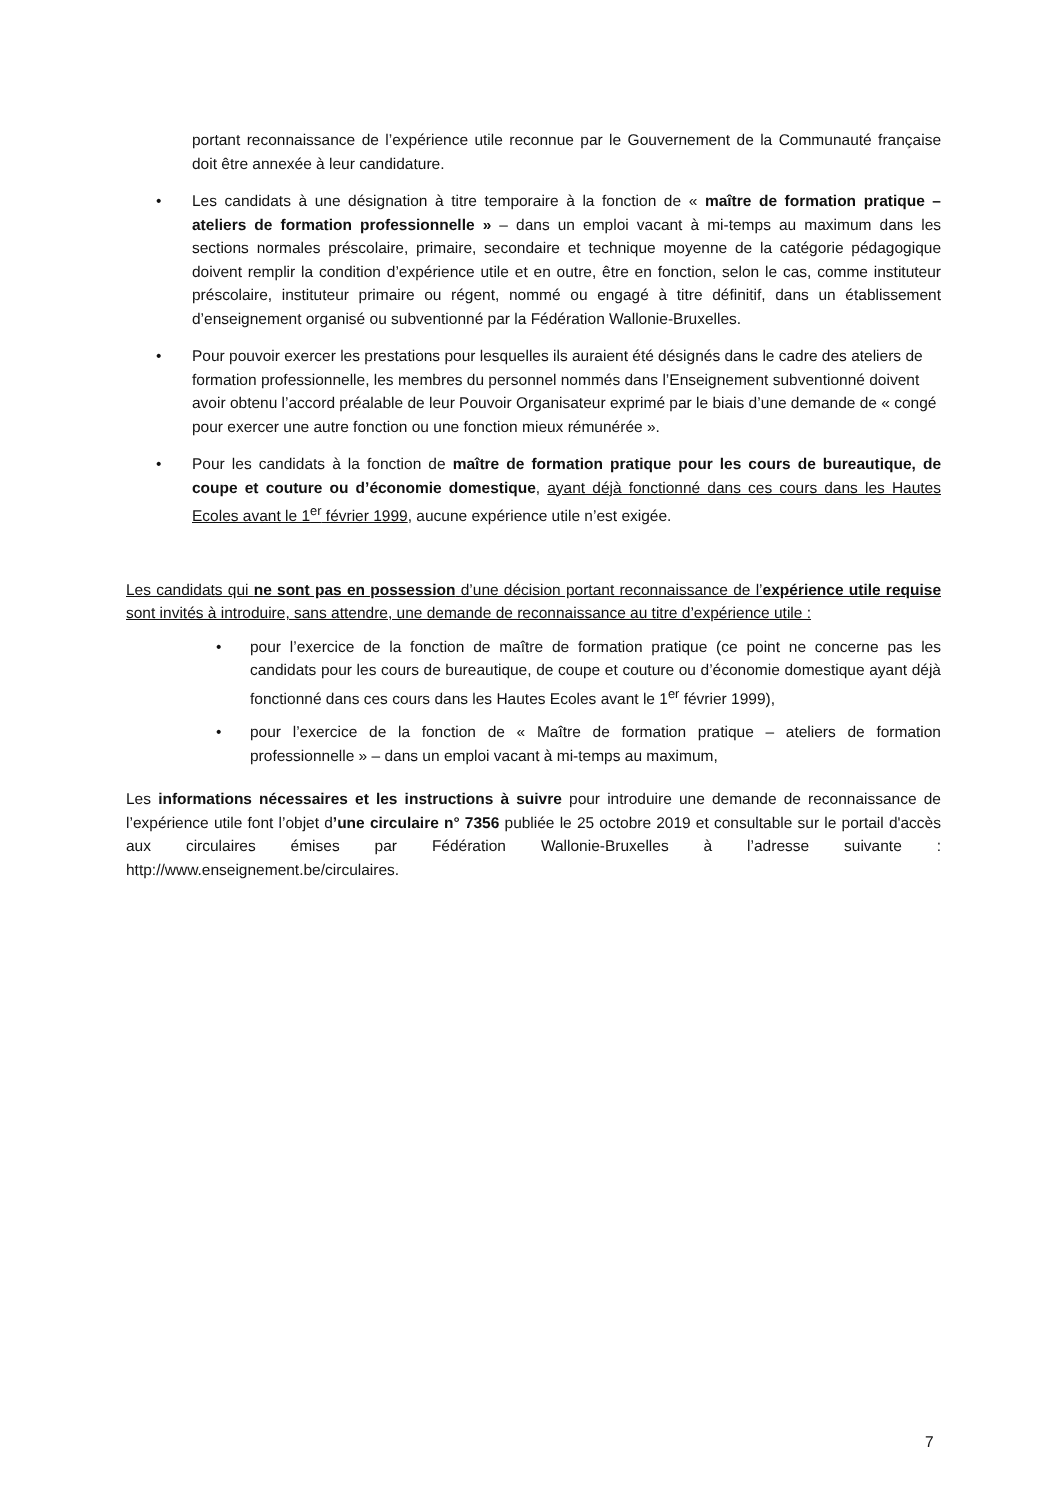portant reconnaissance de l’expérience utile reconnue par le Gouvernement de la Communauté française doit être annexée à leur candidature.
• Les candidats à une désignation à titre temporaire à la fonction de « maître de formation pratique – ateliers de formation professionnelle » – dans un emploi vacant à mi-temps au maximum dans les sections normales préscolaire, primaire, secondaire et technique moyenne de la catégorie pédagogique doivent remplir la condition d’expérience utile et en outre, être en fonction, selon le cas, comme instituteur préscolaire, instituteur primaire ou régent, nommé ou engagé à titre définitif, dans un établissement d’enseignement organisé ou subventionné par la Fédération Wallonie-Bruxelles.
• Pour pouvoir exercer les prestations pour lesquelles ils auraient été désignés dans le cadre des ateliers de formation professionnelle, les membres du personnel nommés dans l’Enseignement subventionné doivent avoir obtenu l’accord préalable de leur Pouvoir Organisateur exprimé par le biais d’une demande de « congé pour exercer une autre fonction ou une fonction mieux rémunérée ».
• Pour les candidats à la fonction de maître de formation pratique pour les cours de bureautique, de coupe et couture ou d’économie domestique, ayant déjà fonctionné dans ces cours dans les Hautes Ecoles avant le 1<sup>er</sup> février 1999, aucune expérience utile n’est exigée.
Les candidats qui ne sont pas en possession d’une décision portant reconnaissance de l’expérience utile requise sont invités à introduire, sans attendre, une demande de reconnaissance au titre d’expérience utile :
• pour l’exercice de la fonction de maître de formation pratique (ce point ne concerne pas les candidats pour les cours de bureautique, de coupe et couture ou d’économie domestique ayant déjà fonctionné dans ces cours dans les Hautes Ecoles avant le 1<sup>er</sup> février 1999),
• pour l’exercice de la fonction de « Maître de formation pratique – ateliers de formation professionnelle » – dans un emploi vacant à mi-temps au maximum,
Les informations nécessaires et les instructions à suivre pour introduire une demande de reconnaissance de l’expérience utile font l’objet d’une circulaire n° 7356 publiée le 25 octobre 2019 et consultable sur le portail d'accès aux circulaires émises par Fédération Wallonie-Bruxelles à l’adresse suivante : http://www.enseignement.be/circulaires.
7